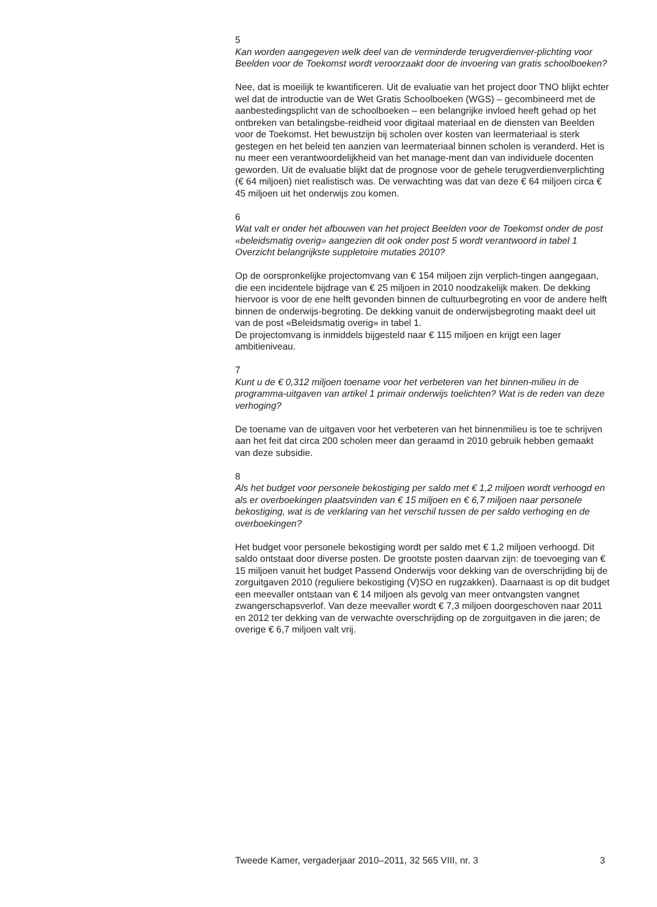5
Kan worden aangegeven welk deel van de verminderde terugverdienver-plichting voor Beelden voor de Toekomst wordt veroorzaakt door de invoering van gratis schoolboeken?
Nee, dat is moeilijk te kwantificeren. Uit de evaluatie van het project door TNO blijkt echter wel dat de introductie van de Wet Gratis Schoolboeken (WGS) – gecombineerd met de aanbestedingsplicht van de schoolboeken – een belangrijke invloed heeft gehad op het ontbreken van betalingsbe-reidheid voor digitaal materiaal en de diensten van Beelden voor de Toekomst. Het bewustzijn bij scholen over kosten van leermateriaal is sterk gestegen en het beleid ten aanzien van leermateriaal binnen scholen is veranderd. Het is nu meer een verantwoordelijkheid van het manage-ment dan van individuele docenten geworden. Uit de evaluatie blijkt dat de prognose voor de gehele terugverdienverplichting (€ 64 miljoen) niet realistisch was. De verwachting was dat van deze € 64 miljoen circa € 45 miljoen uit het onderwijs zou komen.
6
Wat valt er onder het afbouwen van het project Beelden voor de Toekomst onder de post «beleidsmatig overig» aangezien dit ook onder post 5 wordt verantwoord in tabel 1 Overzicht belangrijkste suppletoire mutaties 2010?
Op de oorspronkelijke projectomvang van € 154 miljoen zijn verplich-tingen aangegaan, die een incidentele bijdrage van € 25 miljoen in 2010 noodzakelijk maken. De dekking hiervoor is voor de ene helft gevonden binnen de cultuurbegroting en voor de andere helft binnen de onderwijs-begroting. De dekking vanuit de onderwijsbegroting maakt deel uit van de post «Beleidsmatig overig» in tabel 1.
De projectomvang is inmiddels bijgesteld naar € 115 miljoen en krijgt een lager ambitieniveau.
7
Kunt u de € 0,312 miljoen toename voor het verbeteren van het binnen-milieu in de programma-uitgaven van artikel 1 primair onderwijs toelichten? Wat is de reden van deze verhoging?
De toename van de uitgaven voor het verbeteren van het binnenmilieu is toe te schrijven aan het feit dat circa 200 scholen meer dan geraamd in 2010 gebruik hebben gemaakt van deze subsidie.
8
Als het budget voor personele bekostiging per saldo met € 1,2 miljoen wordt verhoogd en als er overboekingen plaatsvinden van € 15 miljoen en € 6,7 miljoen naar personele bekostiging, wat is de verklaring van het verschil tussen de per saldo verhoging en de overboekingen?
Het budget voor personele bekostiging wordt per saldo met € 1,2 miljoen verhoogd. Dit saldo ontstaat door diverse posten. De grootste posten daarvan zijn: de toevoeging van € 15 miljoen vanuit het budget Passend Onderwijs voor dekking van de overschrijding bij de zorguitgaven 2010 (reguliere bekostiging (V)SO en rugzakken). Daarnaast is op dit budget een meevaller ontstaan van € 14 miljoen als gevolg van meer ontvangsten vangnet zwangerschapsverlof. Van deze meevaller wordt € 7,3 miljoen doorgeschoven naar 2011 en 2012 ter dekking van de verwachte overschrijding op de zorguitgaven in die jaren; de overige € 6,7 miljoen valt vrij.
Tweede Kamer, vergaderjaar 2010–2011, 32 565 VIII, nr. 3 3